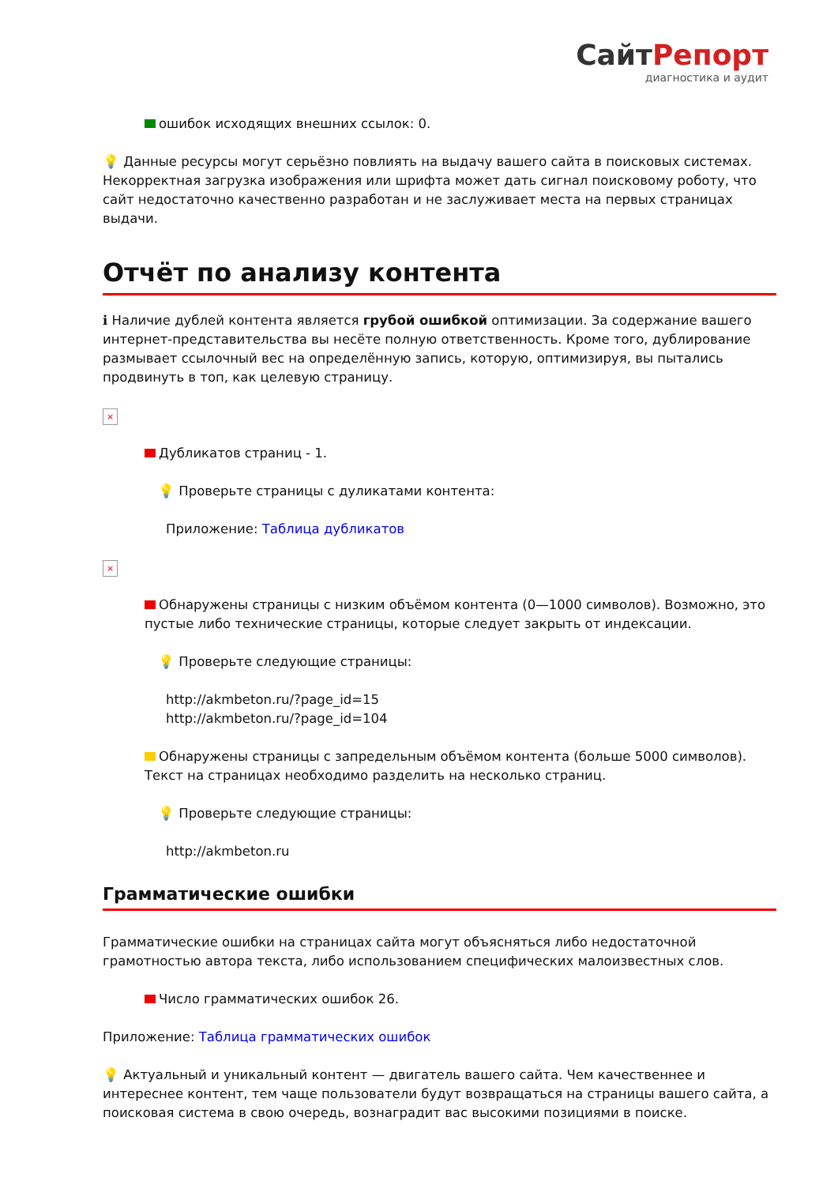СайтРепорт
диагностика и аудит
ошибок исходящих внешних ссылок: 0.
💡 Данные ресурсы могут серьёзно повлиять на выдачу вашего сайта в поисковых системах. Некорректная загрузка изображения или шрифта может дать сигнал поисковому роботу, что сайт недостаточно качественно разработан и не заслуживает места на первых страницах выдачи.
Отчёт по анализу контента
ℹ Наличие дублей контента является грубой ошибкой оптимизации. За содержание вашего интернет-представительства вы несёте полную ответственность. Кроме того, дублирование размывает ссылочный вес на определённую запись, которую, оптимизируя, вы пытались продвинуть в топ, как целевую страницу.
×
Дубликатов страниц - 1.
💡 Проверьте страницы с дуликатами контента:
Приложение: Таблица дубликатов
×
Обнаружены страницы с низким объёмом контента (0—1000 символов). Возможно, это пустые либо технические страницы, которые следует закрыть от индексации.
💡 Проверьте следующие страницы:
http://akmbeton.ru/?page_id=15
http://akmbeton.ru/?page_id=104
Обнаружены страницы с запредельным объёмом контента (больше 5000 символов). Текст на страницах необходимо разделить на несколько страниц.
💡 Проверьте следующие страницы:
http://akmbeton.ru
Грамматические ошибки
Грамматические ошибки на страницах сайта могут объясняться либо недостаточной грамотностью автора текста, либо использованием специфических малоизвестных слов.
Число грамматических ошибок 26.
Приложение: Таблица грамматических ошибок
💡 Актуальный и уникальный контент — двигатель вашего сайта. Чем качественнее и интереснее контент, тем чаще пользователи будут возвращаться на страницы вашего сайта, а поисковая система в свою очередь, вознаградит вас высокими позициями в поиске.